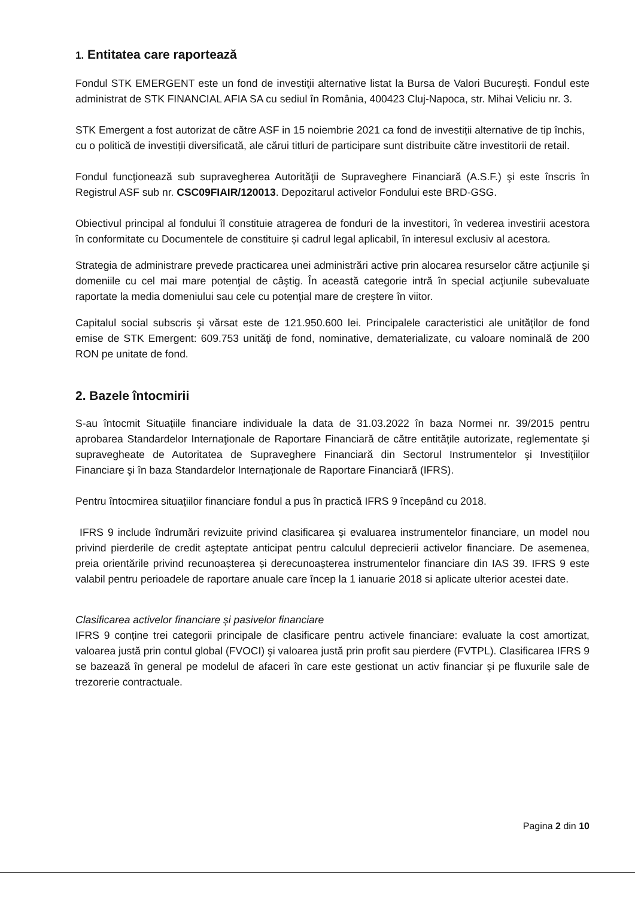1. Entitatea care raportează
Fondul STK EMERGENT este un fond de investiţii alternative listat la Bursa de Valori Bucureşti. Fondul este administrat de STK FINANCIAL AFIA SA cu sediul în România, 400423 Cluj-Napoca, str. Mihai Veliciu nr. 3.
STK Emergent a fost autorizat de către ASF in 15 noiembrie 2021 ca fond de investiții alternative de tip închis, cu o politică de investiții diversificată, ale cărui titluri de participare sunt distribuite către investitorii de retail.
Fondul funcţionează sub supravegherea Autorităţii de Supraveghere Financiară (A.S.F.) şi este înscris în Registrul ASF sub nr. CSC09FIAIR/120013. Depozitarul activelor Fondului este BRD-GSG.
Obiectivul principal al fondului îl constituie atragerea de fonduri de la investitori, în vederea investirii acestora în conformitate cu Documentele de constituire și cadrul legal aplicabil, în interesul exclusiv al acestora.
Strategia de administrare prevede practicarea unei administrări active prin alocarea resurselor către acţiunile şi domeniile cu cel mai mare potenţial de câştig. În această categorie intră în special acţiunile subevaluate raportate la media domeniului sau cele cu potenţial mare de creştere în viitor.
Capitalul social subscris şi vărsat este de 121.950.600 lei. Principalele caracteristici ale unităților de fond emise de STK Emergent: 609.753 unităţi de fond, nominative, dematerializate, cu valoare nominală de 200 RON pe unitate de fond.
2. Bazele întocmirii
S-au întocmit Situațiile financiare individuale la data de 31.03.2022 în baza Normei nr. 39/2015 pentru aprobarea Standardelor Internaţionale de Raportare Financiară de către entitățile autorizate, reglementate şi supravegheate de Autoritatea de Supraveghere Financiară din Sectorul Instrumentelor şi Investițiilor Financiare şi în baza Standardelor Internaționale de Raportare Financiară (IFRS).
Pentru întocmirea situațiilor financiare fondul a pus în practică IFRS 9 începând cu 2018.
IFRS 9 include îndrumări revizuite privind clasificarea și evaluarea instrumentelor financiare, un model nou privind pierderile de credit aşteptate anticipat pentru calculul deprecierii activelor financiare. De asemenea, preia orientările privind recunoașterea și derecunoașterea instrumentelor financiare din IAS 39. IFRS 9 este valabil pentru perioadele de raportare anuale care încep la 1 ianuarie 2018 si aplicate ulterior acestei date.
Clasificarea activelor financiare și pasivelor financiare
IFRS 9 conține trei categorii principale de clasificare pentru activele financiare: evaluate la cost amortizat, valoarea justă prin contul global (FVOCI) şi valoarea justă prin profit sau pierdere (FVTPL). Clasificarea IFRS 9 se bazează în general pe modelul de afaceri în care este gestionat un activ financiar şi pe fluxurile sale de trezorerie contractuale.
Pagina 2 din 10